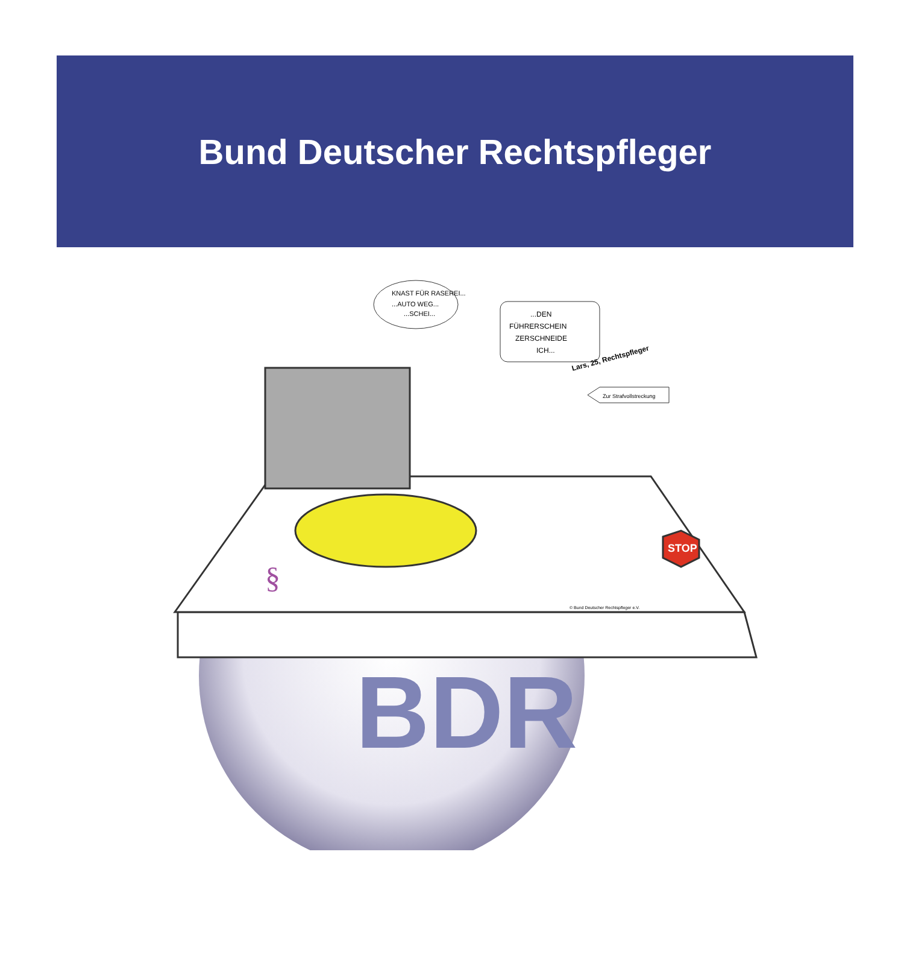Bund Deutscher Rechtspfleger
BDR
STOP
§
KNAST FÜR RASEREI...
...AUTO WEG...
...SCHEI...
...DEN
FÜHRERSCHEIN
ZERSCHNEIDE
ICH...
Lars, 25, Rechtspfleger
Zur Strafvollstreckung
© Bund Deutscher Rechtspfleger e.V.